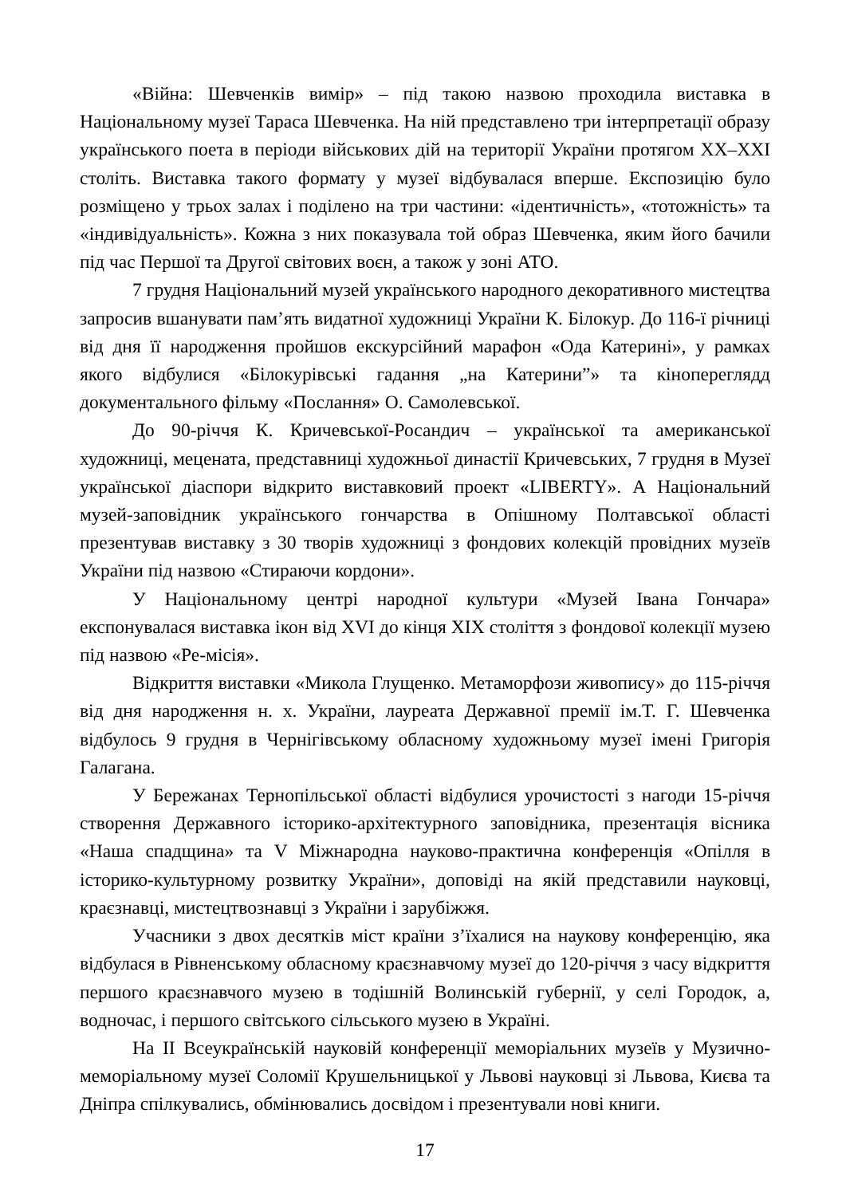«Війна: Шевченків вимір» – під такою назвою проходила виставка в Національному музеї Тараса Шевченка. На ній представлено три інтерпретації образу українського поета в періоди військових дій на території України протягом XX–XXI століть. Виставка такого формату у музеї відбувалася вперше. Експозицію було розміщено у трьох залах і поділено на три частини: «ідентичність», «тотожність» та «індивідуальність». Кожна з них показувала той образ Шевченка, яким його бачили під час Першої та Другої світових воєн, а також у зоні АТО.
7 грудня Національний музей українського народного декоративного мистецтва запросив вшанувати пам’ять видатної художниці України К. Білокур. До 116-ї річниці від дня її народження пройшов екскурсійний марафон «Ода Катерині», у рамках якого відбулися «Білокурівські гадання „на Катерини”» та кінопереглядд документального фільму «Послання» О. Самолевської.
До 90-річчя К. Кричевської-Росандич – української та американської художниці, мецената, представниці художньої династії Кричевських, 7 грудня в Музеї української діаспори відкрито виставковий проект «LIBERTY». А Національний музей-заповідник українського гончарства в Опішному Полтавської області презентував виставку з 30 творів художниці з фондових колекцій провідних музеїв України під назвою «Стираючи кордони».
У Національному центрі народної культури «Музей Івана Гончара» експонувалася виставка ікон від XVI до кінця XIX століття з фондової колекції музею під назвою «Ре-місія».
Відкриття виставки «Микола Глущенко. Метаморфози живопису» до 115-річчя від дня народження н. х. України, лауреата Державної премії ім.Т. Г. Шевченка відбулось 9 грудня в Чернігівському обласному художньому музеї імені Григорія Галагана.
У Бережанах Тернопільської області відбулися урочистості з нагоди 15-річчя створення Державного історико-архітектурного заповідника, презентація вісника «Наша спадщина» та V Міжнародна науково-практична конференція «Опілля в історико-культурному розвитку України», доповіді на якій представили науковці, краєзнавці, мистецтвознавці з України і зарубіжжя.
Учасники з двох десятків міст країни з’їхалися на наукову конференцію, яка відбулася в Рівненському обласному краєзнавчому музеї до 120-річчя з часу відкриття першого краєзнавчого музею в тодішній Волинській губернії, у селі Городок, а, водночас, і першого світського сільського музею в Україні.
На II Всеукраїнській науковій конференції меморіальних музеїв у Музично-меморіальному музеї Соломії Крушельницької у Львові науковці зі Львова, Києва та Дніпра спілкувались, обмінювались досвідом і презентували нові книги.
17